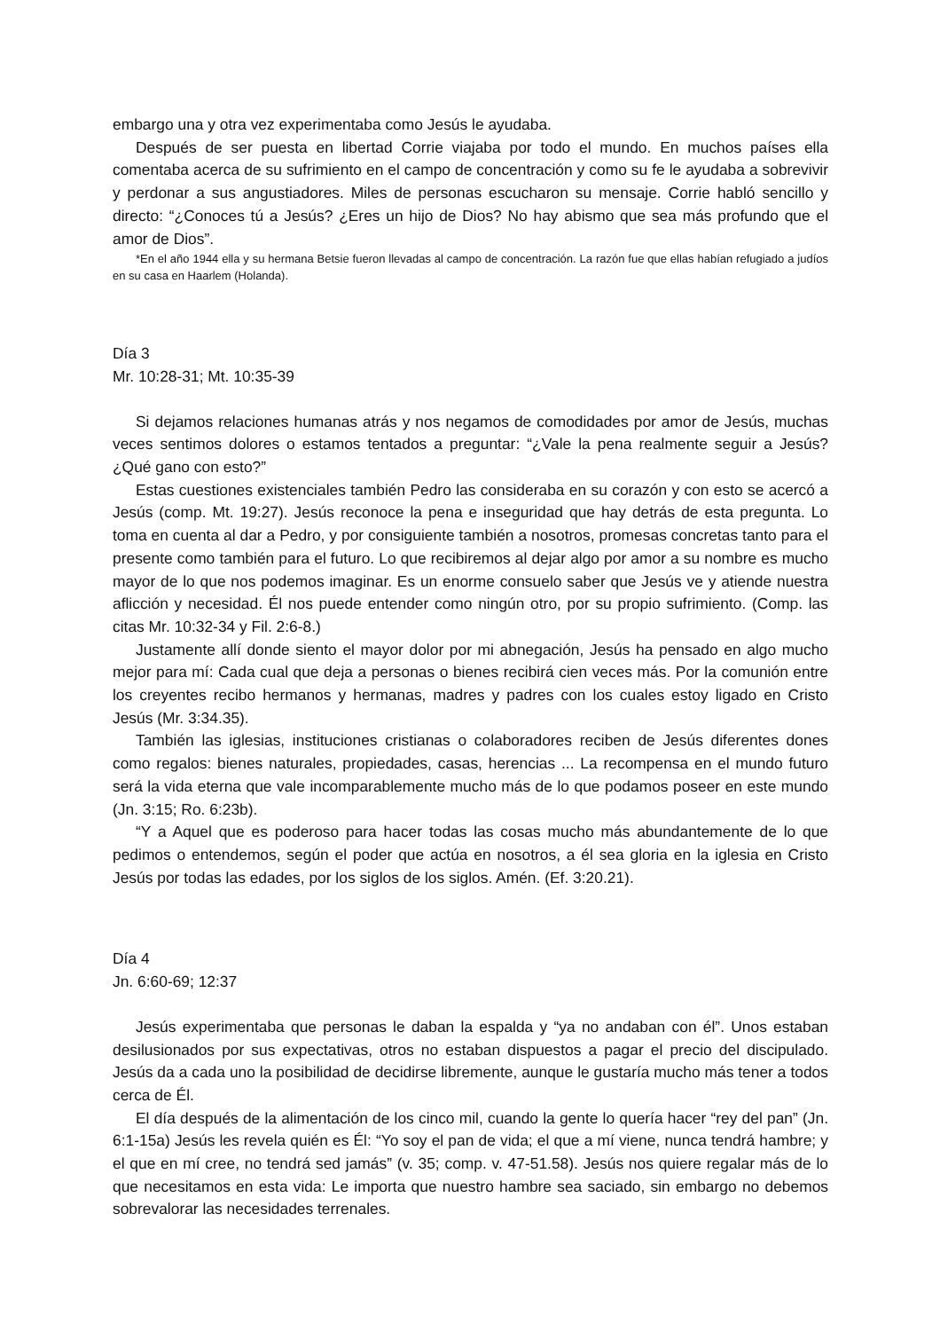embargo una y otra vez experimentaba como Jesús le ayudaba.
Después de ser puesta en libertad Corrie viajaba por todo el mundo. En muchos países ella comentaba acerca de su sufrimiento en el campo de concentración y como su fe le ayudaba a sobrevivir y perdonar a sus angustiadores. Miles de personas escucharon su mensaje. Corrie habló sencillo y directo: “¿Conoces tú a Jesús? ¿Eres un hijo de Dios? No hay abismo que sea más profundo que el amor de Dios”.
*En el año 1944 ella y su hermana Betsie fueron llevadas al campo de concentración. La razón fue que ellas habían refugiado a judíos en su casa en Haarlem (Holanda).
Día 3
Mr. 10:28-31; Mt. 10:35-39
Si dejamos relaciones humanas atrás y nos negamos de comodidades por amor de Jesús, muchas veces sentimos dolores o estamos tentados a preguntar: “¿Vale la pena realmente seguir a Jesús? ¿Qué gano con esto?”
Estas cuestiones existenciales también Pedro las consideraba en su corazón y con esto se acercó a Jesús (comp. Mt. 19:27). Jesús reconoce la pena e inseguridad que hay detrás de esta pregunta. Lo toma en cuenta al dar a Pedro, y por consiguiente también a nosotros, promesas concretas tanto para el presente como también para el futuro. Lo que recibiremos al dejar algo por amor a su nombre es mucho mayor de lo que nos podemos imaginar. Es un enorme consuelo saber que Jesús ve y atiende nuestra aflicción y necesidad. Él nos puede entender como ningún otro, por su propio sufrimiento. (Comp. las citas Mr. 10:32-34 y Fil. 2:6-8.)
Justamente allí donde siento el mayor dolor por mi abnegación, Jesús ha pensado en algo mucho mejor para mí: Cada cual que deja a personas o bienes recibirá cien veces más. Por la comunión entre los creyentes recibo hermanos y hermanas, madres y padres con los cuales estoy ligado en Cristo Jesús (Mr. 3:34.35).
También las iglesias, instituciones cristianas o colaboradores reciben de Jesús diferentes dones como regalos: bienes naturales, propiedades, casas, herencias ... La recompensa en el mundo futuro será la vida eterna que vale incomparablemente mucho más de lo que podamos poseer en este mundo (Jn. 3:15; Ro. 6:23b).
“Y a Aquel que es poderoso para hacer todas las cosas mucho más abundantemente de lo que pedimos o entendemos, según el poder que actúa en nosotros, a él sea gloria en la iglesia en Cristo Jesús por todas las edades, por los siglos de los siglos. Amén. (Ef. 3:20.21).
Día 4
Jn. 6:60-69; 12:37
Jesús experimentaba que personas le daban la espalda y “ya no andaban con él”. Unos estaban desilusionados por sus expectativas, otros no estaban dispuestos a pagar el precio del discipulado. Jesús da a cada uno la posibilidad de decidirse libremente, aunque le gustaría mucho más tener a todos cerca de Él.
El día después de la alimentación de los cinco mil, cuando la gente lo quería hacer “rey del pan” (Jn. 6:1-15a) Jesús les revela quién es Él: “Yo soy el pan de vida; el que a mí viene, nunca tendrá hambre; y el que en mí cree, no tendrá sed jamás” (v. 35; comp. v. 47-51.58). Jesús nos quiere regalar más de lo que necesitamos en esta vida: Le importa que nuestro hambre sea saciado, sin embargo no debemos sobrevalorar las necesidades terrenales.